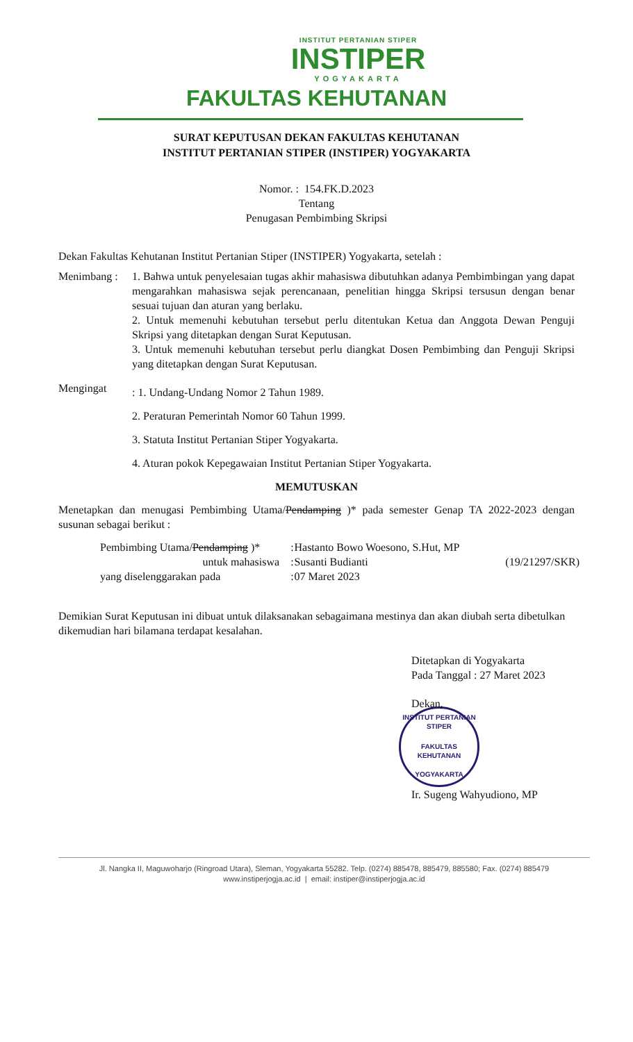INSTITUT PERTANIAN STIPER
INSTIPER
YOGYAKARTA
FAKULTAS KEHUTANAN
SURAT KEPUTUSAN DEKAN FAKULTAS KEHUTANAN
INSTITUT PERTANIAN STIPER (INSTIPER) YOGYAKARTA
Nomor. : 154.FK.D.2023
Tentang
Penugasan Pembimbing Skripsi
Dekan Fakultas Kehutanan Institut Pertanian Stiper (INSTIPER) Yogyakarta, setelah :
| Menimbang : | 1. Bahwa untuk penyelesaian tugas akhir mahasiswa dibutuhkan adanya Pembimbingan yang dapat mengarahkan mahasiswa sejak perencanaan, penelitian hingga Skripsi tersusun dengan benar sesuai tujuan dan aturan yang berlaku. 2. Untuk memenuhi kebutuhan tersebut perlu ditentukan Ketua dan Anggota Dewan Penguji Skripsi yang ditetapkan dengan Surat Keputusan. 3. Untuk memenuhi kebutuhan tersebut perlu diangkat Dosen Pembimbing dan Penguji Skripsi yang ditetapkan dengan Surat Keputusan. |
| Mengingat | : 1. Undang-Undang Nomor 2 Tahun 1989. 2. Peraturan Pemerintah Nomor 60 Tahun 1999. 3. Statuta Institut Pertanian Stiper Yogyakarta. 4. Aturan pokok Kepegawaian Institut Pertanian Stiper Yogyakarta. |
MEMUTUSKAN
Menetapkan dan menugasi Pembimbing Utama/Pendamping )* pada semester Genap TA 2022-2023 dengan susunan sebagai berikut :
| Pembimbing Utama/ Pendamping )* | : | Hastanto Bowo Woesono, S.Hut, MP | |
| untuk mahasiswa | : | Susanti Budianti | (19/21297/SKR) |
| yang diselenggarakan pada | : | 07 Maret 2023 | |
Demikian Surat Keputusan ini dibuat untuk dilaksanakan sebagaimana mestinya dan akan diubah serta dibetulkan dikemudian hari bilamana terdapat kesalahan.
Ditetapkan di Yogyakarta
Pada Tanggal : 27 Maret 2023
Dekan,
INSTITUT PERTANIAN STIPER
FAKULTAS
KEHUTANAN
YOGYAKARTA
Ir. Sugeng Wahyudiono, MP
Jl. Nangka II, Maguwoharjo (Ringroad Utara), Sleman, Yogyakarta 55282. Telp. (0274) 885478, 885479, 885580; Fax. (0274) 885479
www.instiperjogja.ac.id | email: instiper@instiperjogja.ac.id